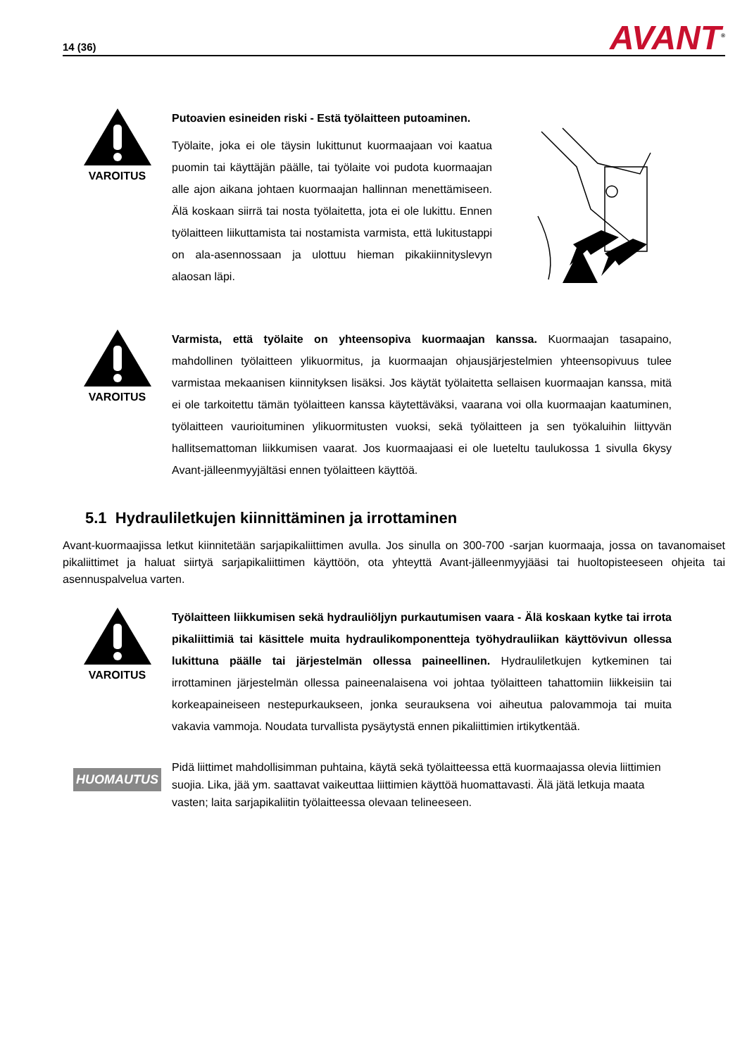14 (36) AVANT<sup>®</sup>
VAROITUS
Putoavien esineiden riski - Estä työlaitteen putoaminen.
Työlaite, joka ei ole täysin lukittunut kuormaajaan voi kaatua puomin tai käyttäjän päälle, tai työlaite voi pudota kuormaajan alle ajon aikana johtaen kuormaajan hallinnan menettämiseen. Älä koskaan siirrä tai nosta työlaitetta, jota ei ole lukittu. Ennen työlaitteen liikuttamista tai nostamista varmista, että lukitustappi on ala-asennossaan ja ulottuu hieman pikakiinnityslevyn alaosan läpi.
VAROITUS
Varmista, että työlaite on yhteensopiva kuormaajan kanssa. Kuormaajan tasapaino, mahdollinen työlaitteen ylikuormitus, ja kuormaajan ohjausjärjestelmien yhteensopivuus tulee varmistaa mekaanisen kiinnityksen lisäksi. Jos käytät työlaitetta sellaisen kuormaajan kanssa, mitä ei ole tarkoitettu tämän työlaitteen kanssa käytettäväksi, vaarana voi olla kuormaajan kaatuminen, työlaitteen vaurioituminen ylikuormitusten vuoksi, sekä työlaitteen ja sen työkaluihin liittyvän hallitsemattoman liikkumisen vaarat. Jos kuormaajaasi ei ole lueteltu taulukossa 1 sivulla 6kysy Avant-jälleenmyyjältäsi ennen työlaitteen käyttöä.
5.1 Hydrauliletkujen kiinnittäminen ja irrottaminen
Avant-kuormaajissa letkut kiinnitetään sarjapikaliittimen avulla. Jos sinulla on 300-700 -sarjan kuormaaja, jossa on tavanomaiset pikaliittimet ja haluat siirtyä sarjapikaliittimen käyttöön, ota yhteyttä Avant-jälleenmyyjääsi tai huoltopisteeseen ohjeita tai asennuspalvelua varten.
VAROITUS
Työlaitteen liikkumisen sekä hydrauliöljyn purkautumisen vaara - Älä koskaan kytke tai irrota pikaliittimiä tai käsittele muita hydraulikomponentteja työhydrauliikan käyttövivun ollessa lukittuna päälle tai järjestelmän ollessa paineellinen. Hydrauliletkujen kytkeminen tai irrottaminen järjestelmän ollessa paineenalaisena voi johtaa työlaitteen tahattomiin liikkeisiin tai korkeapaineiseen nestepurkaukseen, jonka seurauksena voi aiheutua palovammoja tai muita vakavia vammoja. Noudata turvallista pysäytystä ennen pikaliittimien irtikytkentää.
HUOMAUTUS
Pidä liittimet mahdollisimman puhtaina, käytä sekä työlaitteessa että kuormaajassa olevia liittimien suojia. Lika, jää ym. saattavat vaikeuttaa liittimien käyttöä huomattavasti. Älä jätä letkuja maata vasten; laita sarjapikaliitin työlaitteessa olevaan telineeseen.